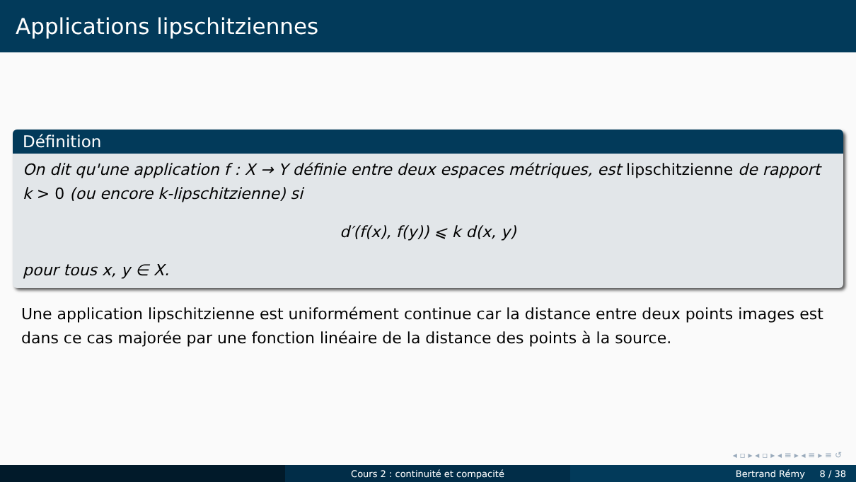Applications lipschitziennes
Définition
On dit qu'une application f : X → Y définie entre deux espaces métriques, est lipschitzienne de rapport k > 0 (ou encore k-lipschitzienne) si
d′(f(x), f(y)) ⩽ k d(x, y)
pour tous x, y ∈ X.
Une application lipschitzienne est uniformément continue car la distance entre deux points images est dans ce cas majorée par une fonction linéaire de la distance des points à la source.
◂ ▫ ▸ ◂ ▫ ▸ ◂ ≡ ▸ ◂ ≡ ▸ ≡ ↺
Cours 2 : continuité et compacité Bertrand Rémy 8 / 38